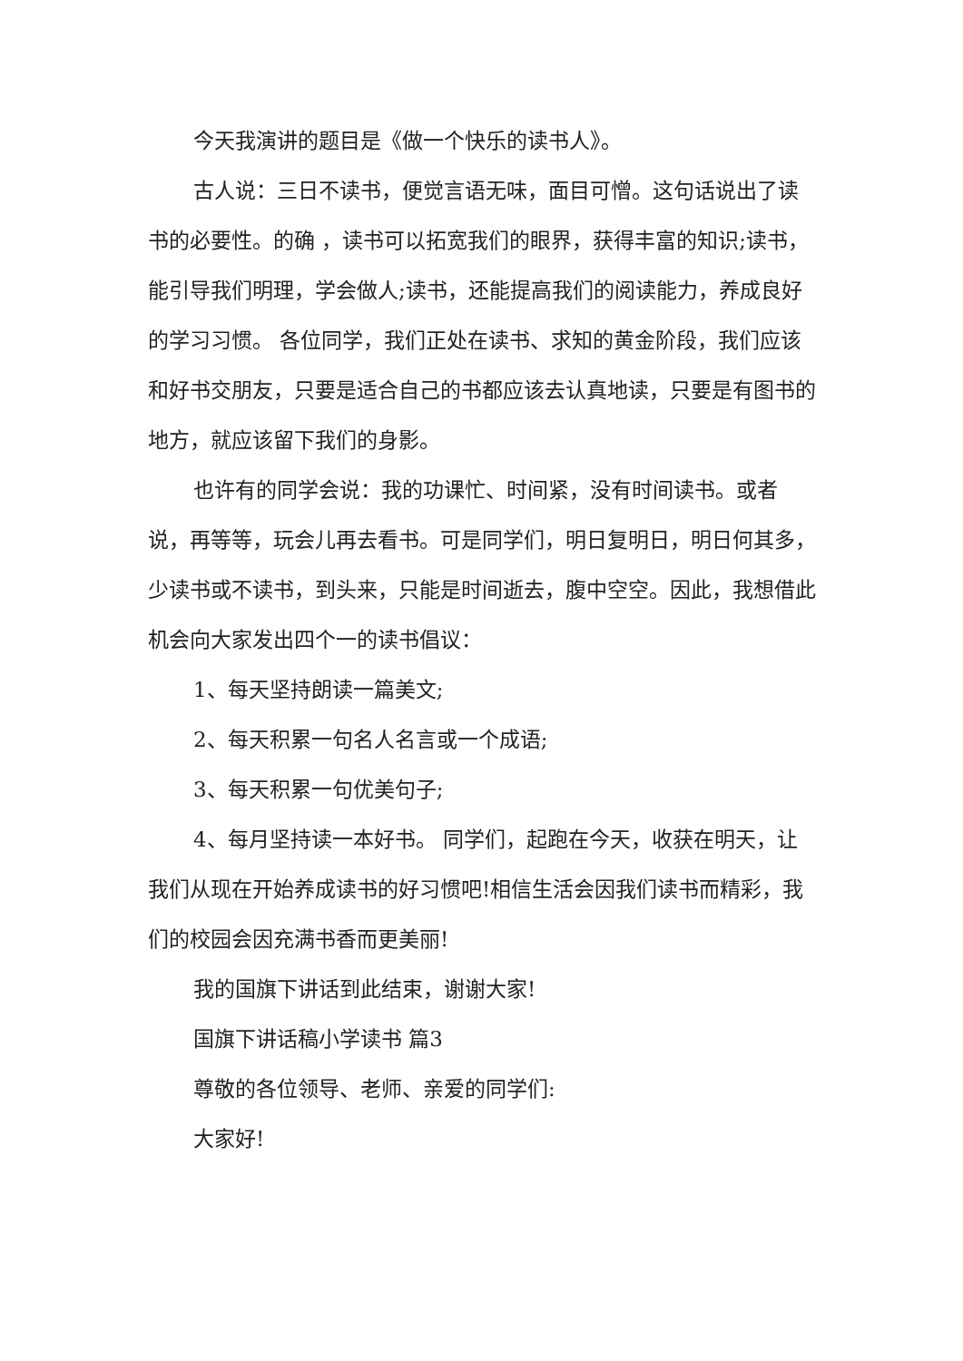今天我演讲的题目是《做一个快乐的读书人》。
古人说：三日不读书，便觉言语无味，面目可憎。这句话说出了读书的必要性。的确 ，读书可以拓宽我们的眼界，获得丰富的知识;读书，能引导我们明理，学会做人;读书，还能提高我们的阅读能力，养成良好的学习习惯。 各位同学，我们正处在读书、求知的黄金阶段，我们应该和好书交朋友，只要是适合自己的书都应该去认真地读，只要是有图书的地方，就应该留下我们的身影。
也许有的同学会说：我的功课忙、时间紧，没有时间读书。或者说，再等等，玩会儿再去看书。可是同学们，明日复明日，明日何其多，少读书或不读书，到头来，只能是时间逝去，腹中空空。因此，我想借此机会向大家发出四个一的读书倡议：
1、每天坚持朗读一篇美文;
2、每天积累一句名人名言或一个成语;
3、每天积累一句优美句子;
4、每月坚持读一本好书。 同学们，起跑在今天，收获在明天，让我们从现在开始养成读书的好习惯吧!相信生活会因我们读书而精彩，我们的校园会因充满书香而更美丽!
我的国旗下讲话到此结束，谢谢大家!
国旗下讲话稿小学读书 篇3
尊敬的各位领导、老师、亲爱的同学们:
大家好!